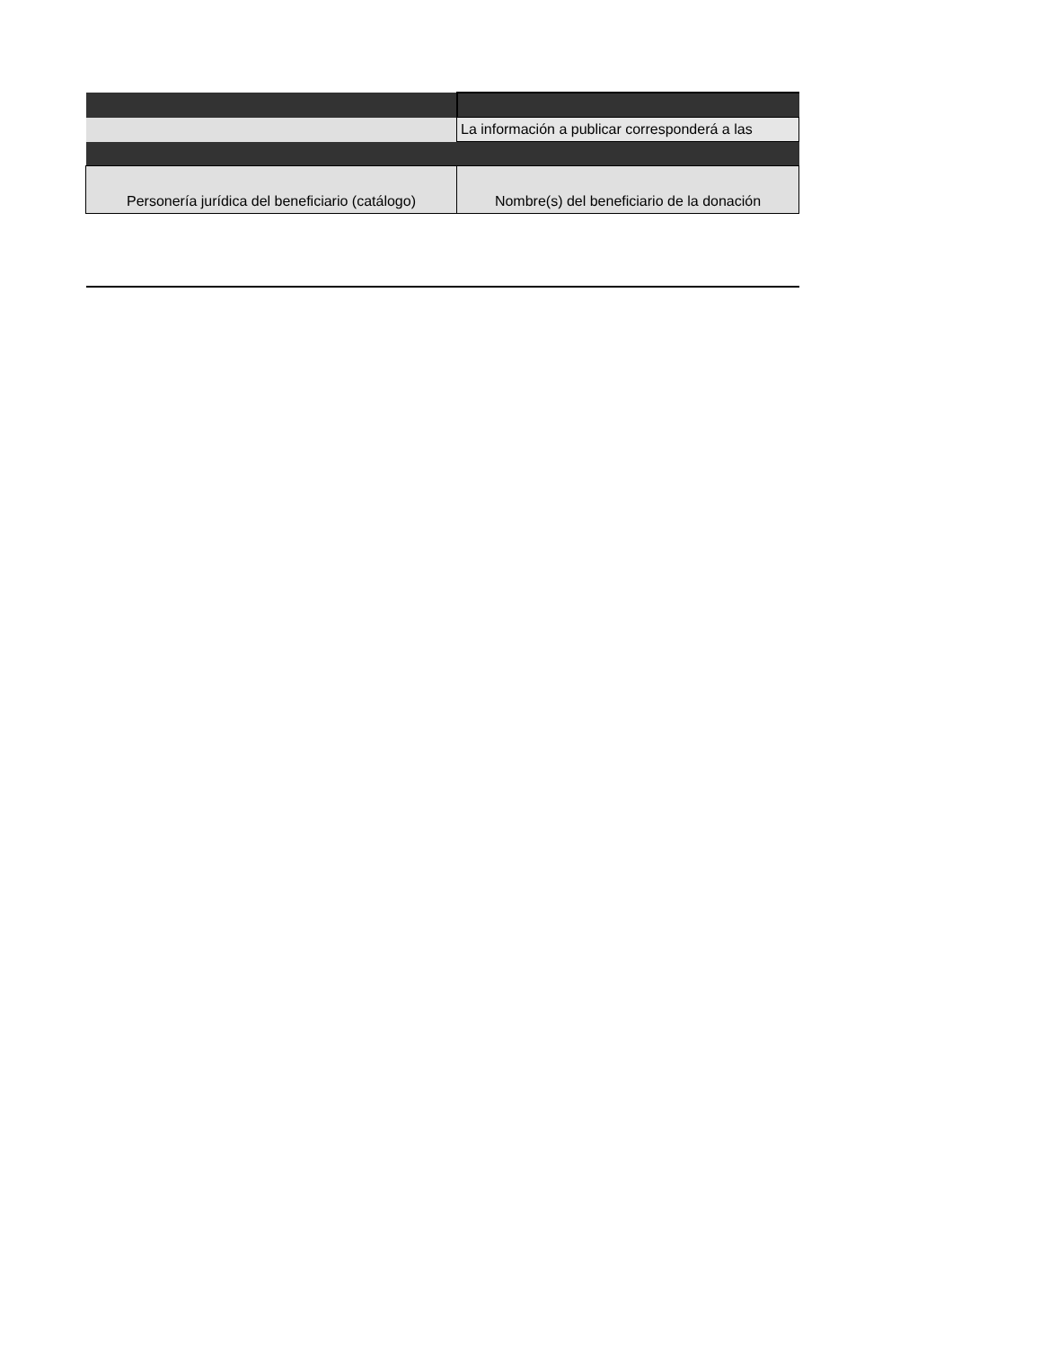| | La información a publicar corresponderá a las |
| Personería jurídica del beneficiario (catálogo) | Nombre(s) del beneficiario de la donación |